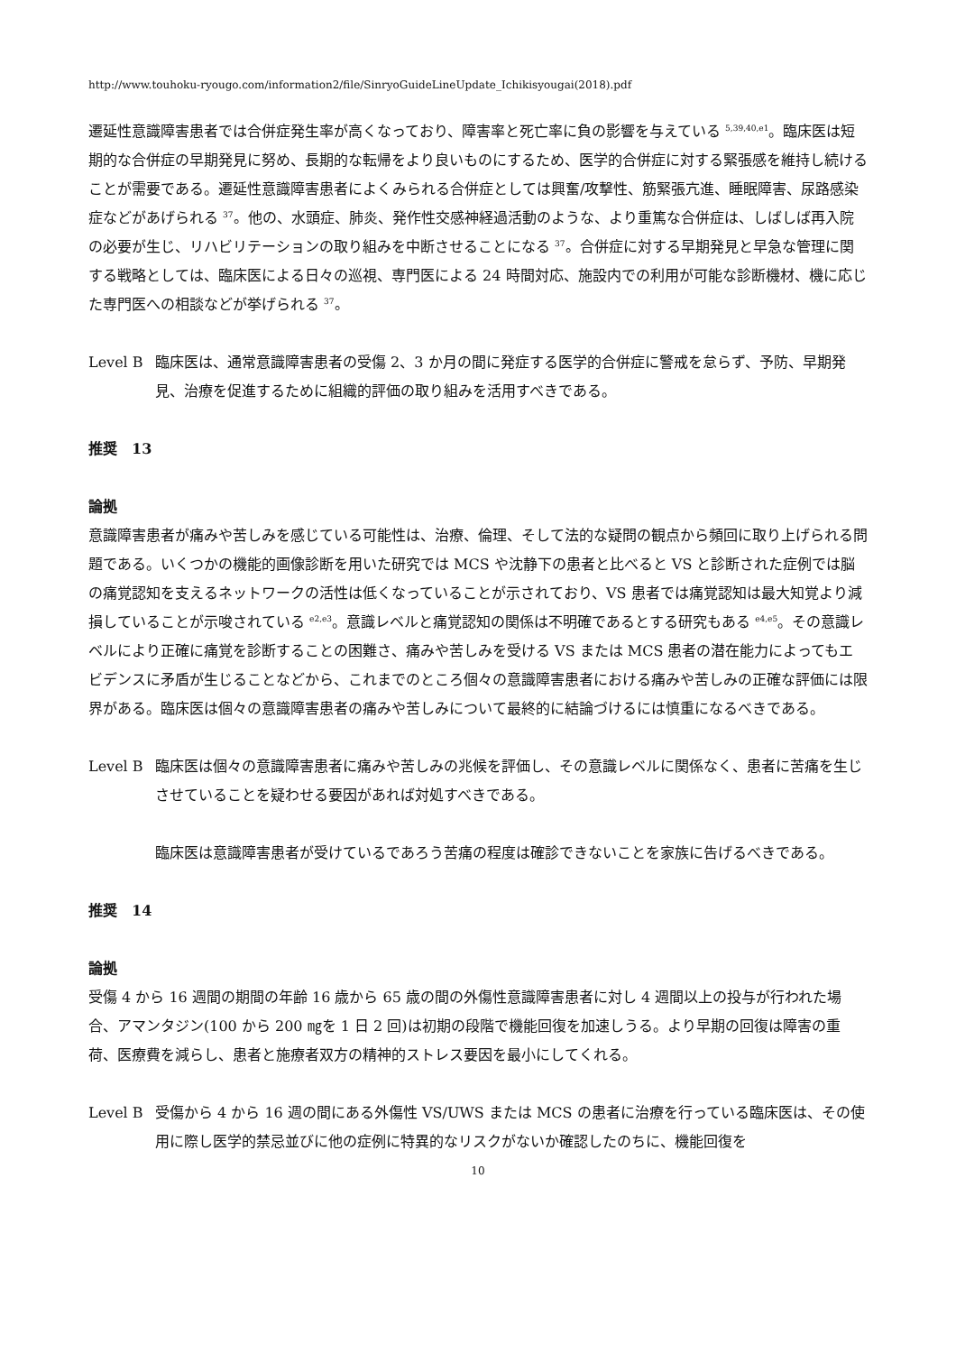http://www.touhoku-ryougo.com/information2/file/SinryoGuideLineUpdate_Ichikisyougai(2018).pdf
遷延性意識障害患者では合併症発生率が高くなっており、障害率と死亡率に負の影響を与えている <sup>5,39,40,e1</sup>。臨床医は短期的な合併症の早期発見に努め、長期的な転帰をより良いものにするため、医学的合併症に対する緊張感を維持し続けることが需要である。遷延性意識障害患者によくみられる合併症としては興奮/攻撃性、筋緊張亢進、睡眠障害、尿路感染症などがあげられる <sup>37</sup>。他の、水頭症、肺炎、発作性交感神経過活動のような、より重篤な合併症は、しばしば再入院の必要が生じ、リハビリテーションの取り組みを中断させることになる <sup>37</sup>。合併症に対する早期発見と早急な管理に関する戦略としては、臨床医による日々の巡視、専門医による 24 時間対応、施設内での利用が可能な診断機材、機に応じた専門医への相談などが挙げられる <sup>37</sup>。
Level B 臨床医は、通常意識障害患者の受傷 2、3 か月の間に発症する医学的合併症に警戒を怠らず、予防、早期発見、治療を促進するために組織的評価の取り組みを活用すべきである。
推奨　13
論拠
意識障害患者が痛みや苦しみを感じている可能性は、治療、倫理、そして法的な疑問の観点から頻回に取り上げられる問題である。いくつかの機能的画像診断を用いた研究では MCS や沈静下の患者と比べると VS と診断された症例では脳の痛覚認知を支えるネットワークの活性は低くなっていることが示されており、VS 患者では痛覚認知は最大知覚より減損していることが示唆されている <sup>e2,e3</sup>。意識レベルと痛覚認知の関係は不明確であるとする研究もある <sup>e4,e5</sup>。その意識レベルにより正確に痛覚を診断することの困難さ、痛みや苦しみを受ける VS または MCS 患者の潜在能力によってもエビデンスに矛盾が生じることなどから、これまでのところ個々の意識障害患者における痛みや苦しみの正確な評価には限界がある。臨床医は個々の意識障害患者の痛みや苦しみについて最終的に結論づけるには慎重になるべきである。
Level B 臨床医は個々の意識障害患者に痛みや苦しみの兆候を評価し、その意識レベルに関係なく、患者に苦痛を生じさせていることを疑わせる要因があれば対処すべきである。
臨床医は意識障害患者が受けているであろう苦痛の程度は確診できないことを家族に告げるべきである。
推奨　14
論拠
受傷 4 から 16 週間の期間の年齢 16 歳から 65 歳の間の外傷性意識障害患者に対し 4 週間以上の投与が行われた場合、アマンタジン(100 から 200 ㎎を 1 日 2 回)は初期の段階で機能回復を加速しうる。より早期の回復は障害の重荷、医療費を減らし、患者と施療者双方の精神的ストレス要因を最小にしてくれる。
Level B 受傷から 4 から 16 週の間にある外傷性 VS/UWS または MCS の患者に治療を行っている臨床医は、その使用に際し医学的禁忌並びに他の症例に特異的なリスクがないか確認したのちに、機能回復を
10